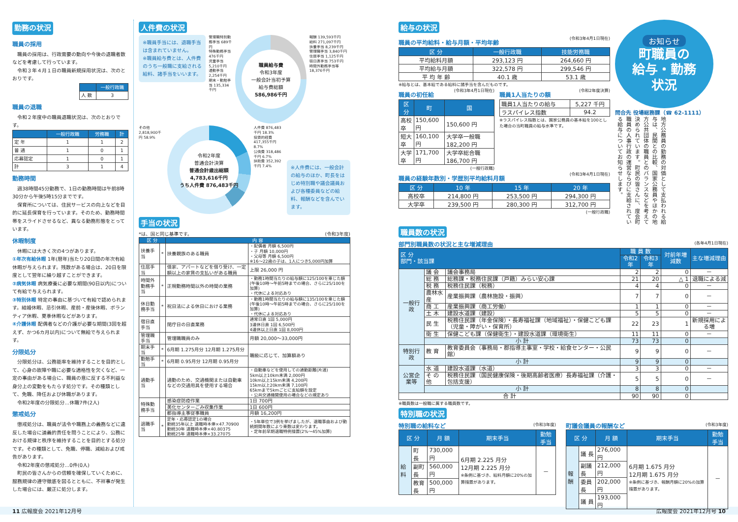勤務の状況
職員の採用
職員の採用は、行政需要の動向や今後の退職者数などを考慮して行っています。
令和３年４月１日の職員新規採用状況は、次のとおりです。
| | 一般行政職 |
| --- | --- |
| 人 数 | 3 |
職員の退職
令和２年度中の職員退職状況は、次のとおりです。
| | 一般行政職 | 労務職 | 計 |
| --- | --- | --- | --- |
| 定 年 | 1 | 1 | 2 |
| 普 通 | 1 | 0 | 1 |
| 応募認定 | 1 | 0 | 1 |
| 計 | 3 | 1 | 4 |
勤務時間
週38時間45分勤務で、1日の勤務時間は午前8時30分から午後5時15分までです。
保育所については、住民サービスの向上などを目的に延長保育を行っています。そのため、勤務時間帯をスライドさせるなど、異なる勤務形態をとっています。
休暇制度
休暇には大きく次の4つがあります。
①年次有給休暇 1年(暦年)当たり20日間の年次有給休暇が与えられます。残数がある場合は、20日を限度として翌年に繰り越すことができます。
②病気休暇 病気療養に必要な期間(90日以内)について有給で与えられます。
③特別休暇 特定の事由に基づいて有給で認められます。結婚休暇、忌引休暇、産前・産後休暇、ボランティア休暇、夏季休暇などがあります。
④介護休暇 配偶者などの介護が必要な期間(3回を超えず、かつ6カ月以内)について無給で与えられます。
分限処分
分限処分は、公務能率を維持することを目的として、心身の故障や職に必要な適格性を欠くなど、一定の事由がある場合に、職員の意に反する不利益な身分上の変動をもたらす処分です。その種類として、免職、降任および休職があります。
令和2年度の分限処分…休職7件(2人)
懲戒処分
懲戒処分は、職員が法令や職務上の義務などに違反した場合に道義的責任を問うことにより、公務における規律と秩序を維持することを目的とする処分です。その種類として、免職、停職、減給および戒告があります。
令和2年度の懲戒処分…0件(0人)
町民の皆さんからの信頼を確保していくために、服務規律の遵守徹底を図るとともに、不祥事が発生した場合には、厳正に処分します。
人件費の状況
※職員手当には、退職手当は含まれていません。
※職員給与費とは、人件費のうち一般職に支給される給料、諸手当をいいます。
管理職特別勤務手当 689千円
特殊勤務手当 476千円
児童手当 5,210千円
通勤手当 2,254千円
期末・勤勉手当 135,334千円
職員給与費
令和3年度
一般会計当初予算
給与費総額
586,986千円
報酬 139,593千円
給料 271,097千円
扶養手当 8,239千円
管理職手当 3,840千円
住居手当 1,125千円
宿日直手当 753千円
時間外勤務手当等 18,376千円
その他 2,818,900千円 58.9%
令和2年度
普通会計決算
普通会計歳出総額 4,783,616千円
うち人件費 876,483千円
人件費 876,483千円 18.3%
投資的経費 417,355千円 8.7%
公債費 318,486千円 6.7%
扶助費 352,392千円 7.4%
※人件費には、一般会計の給与のほか、町長をはじめ特別職や議会議員および各種委員などの給料、報酬などを含んでいます。
手当の状況
*は、国と同じ基準です。 (令和3年度)
| 区 分 | | 内 容 | |
| --- | --- | --- | --- |
| 扶養手当 | * | 扶養親族のある職員 | ・配偶者 月額 6,500円 ・子 月額 10,000円 ・父母等 月額 6,500円 ※16～22歳の子は、1人につき5,000円加算 |
| 住居手当 | | 借家、アパートなどを借り受け、一定額以上の家賃の支払いがある職員 | 上限 26,000 円 |
| 時間外勤務手当 | * | 正規勤務時間以外の時間の業務 | ・勤務1時間当たりの給与額に125/100を乗じた額(午後10時～午前5時までの場合、さらに25/100を加算) ・代休による対応あり |
| 休日勤務手当 | * | 祝日法による休日における業務 | ・勤務1時間当たりの給与額に135/100を乗じた額(午後10時～午前5時までの場合、さらに25/100を加算) ・代休による対応あり |
| 宿日直手当 | | 閉庁日の日直業務 | 通常日直 1回 5,000円 3連休日直 1回 6,500円 4連休以上日直 1回 8,000円 |
| 管理職手当 | | 管理職職員のみ | 月額 20,000～33,000円 |
| 期末手当 | * | 6月期 1.275月分 12月期 1.275月分 | 職級に応じて、加算額あり |
| 勤勉手当 | * | 6月期 0.95月分 12月期 0.95月分 | |
| 通勤手当 | | 通勤のため、交通機関または自動車などの交通用具を使用する場合 | ・自動車などを使用しての通勤距離(片道) 5km以上10km未満 2,000円 10km以上15km未満 4,200円 15km以上20km未満 7,100円 65kmまで5kmごとに支給額を設定 ・公共交通機関使用の場合などの規定あり |
| 特殊勤務手当 | | 感染症防疫作業 | 1日 700円 |
| | | 美化センターごみ収集作業 | 1日 600円 |
| | | 郡指導主事従事職員 | 月額 16,200円 |
| 退職手当 | * | 定年・応募認定1の場合 勤続35年以上 退職時本俸×47.70900 勤続30年 退職時本俸×40.80375 勤続25年 退職時本俸×33.27075 | ・5年単位で3例を挙げましたが、退職事由および勤続期間年数により乗数は変わります。 ・定年前早期退職特例措置(2%～45%加算) |
給与の状況
職員の平均給料・給与月額・平均年齢
(令和3年4月1日現在)
| 区 分 | 一般行政職 | 技能労務職 |
| --- | --- | --- |
| 平均給料月額 | 293,123 円 | 264,660 円 |
| 平均給与月額 | 322,578 円 | 299,546 円 |
| 平 均 年 齢 | 40.1 歳 | 53.1 歳 |
※給与とは、基本給である給料に諸手当を含んだものです。
職員の初任給
(令和3年4月1日現在)
| 区 分 | 町 | 国 |
| --- | --- | --- |
| 高校卒 | 150,600 円 | 150,600 円 |
| 短大卒 | 160,100 円 | 大学卒一般職 182,200 円 |
| 大学卒 | 171,700 円 | 大学卒総合職 186,700 円 |
(一般行政職)
職員1人当たりの額
(令和2年度決算)
| 職員1人当たりの給与 | 5,227 千円 |
| ラスパイレス指数 | 94.2 |
※ラスパイレス指数とは、国家公務員の基本給を100とした場合の当町職員の給与水準です。
職員の経験年数別・学歴別平均給料月額
(令和3年4月1日現在)
| 区 分 | 10 年 | 15 年 | 20 年 |
| --- | --- | --- | --- |
| 高校卒 | 214,800 円 | 253,500 円 | 294,300 円 |
| 大学卒 | 239,500 円 | 280,300 円 | 312,700 円 |
(一般行政職)
お知らせ
町職員の
給与・勤務
状況
問合先 役場総務課（☎ 62-1111）
地方公務員の勤務の対価として支払われる給与は、民間との比較、国家公務員やほかの地方公共団体の職員とのバランスなどを考えて決められています。町民の皆さんに、度会町職員の人事行政の運営ならびに支給されている給与についてお知らせします。
職員数の状況
部門別職員数の状況と主な増減理由
(各年4月1日現在)
| 区 分 部門・該当課 | | | 職 員 数 | | 対前年増減数 | 主な増減理由 |
| --- | --- | --- | --- | --- | --- | --- |
| | | | 令和2年 | 令和3年 | | |
| 一般行政 | 議 会 | 議会事務局 | 2 | 2 | 0 | － |
| | 総 務 | 総務課・税務住民課（戸籍）みらい安心課 | 21 | 20 | △ 1 | 退職による減 |
| | 税 務 | 税務住民課（税務） | 4 | 4 | 0 | － |
| | 農林水産 | 産業振興課（農林施設・振興） | 7 | 7 | 0 | － |
| | 商 工 | 産業振興課（商工労働） | 1 | 1 | 0 | － |
| | 土 木 | 建設水道課（建設） | 5 | 5 | 0 | － |
| | 民 生 | 税務住民課（年金保険）・長寿福祉課（地域福祉）・保健こども課（児童・障がい・保育所） | 22 | 23 | 1 | 新規採用による増 |
| | 衛 生 | 保健こども課（保健衛生）・建設水道課（環境衛生） | 11 | 11 | 0 | － |
| | 小 計 | | 73 | 73 | 0 | |
| 特別行政 | 教 育 | 教育委員会（事務局・郡指導主事室・学校・給食センター・公民館） | 9 | 9 | 0 | － |
| | 小 計 | | 9 | 9 | 0 | |
| 公営企業等 | 水 道 | 建設水道課（水道） | 3 | 3 | 0 | － |
| | そ の 他 | 税務住民課（国民健康保険・後期高齢者医療）長寿福祉課（介護・包括支援） | 5 | 5 | 0 | － |
| | 小 計 | | 8 | 8 | 0 | |
| 合 計 | | | 90 | 90 | 0 | |
※職員数は一般職に属する職員数です。
特別職の状況
特別職の給料など
(令和3年度)
| 区 分 | | 月 額 | 期末手当 | 勤勉手当 |
| --- | --- | --- | --- | --- |
| 給料 | 町 長 | 730,000 円 | 6月期 2.225 月分 12月期 2.225 月分 ※条例に基づき、給料月額に20%の加算措置があります。 | － |
| | 副町長 | 560,000 円 | | |
| | 教育長 | 500,000 円 | | |
町議会議員の報酬など
(令和3年度)
| 区 分 | | 月 額 | 期末手当 | 勤勉手当 |
| --- | --- | --- | --- | --- |
| 報酬 | 議 長 | 276,000 円 | 6月期 1.675 月分 12月期 1.675 月分 ※条例に基づき、報酬月額に20%の加算措置があります。 | － |
| | 副議長 | 212,000 円 | | |
| | 委員長 | 202,000 円 | | |
| | 議 員 | 193,000 円 | | |
11 広報度会 2021年12月号 広報度会 2021年12月号 10